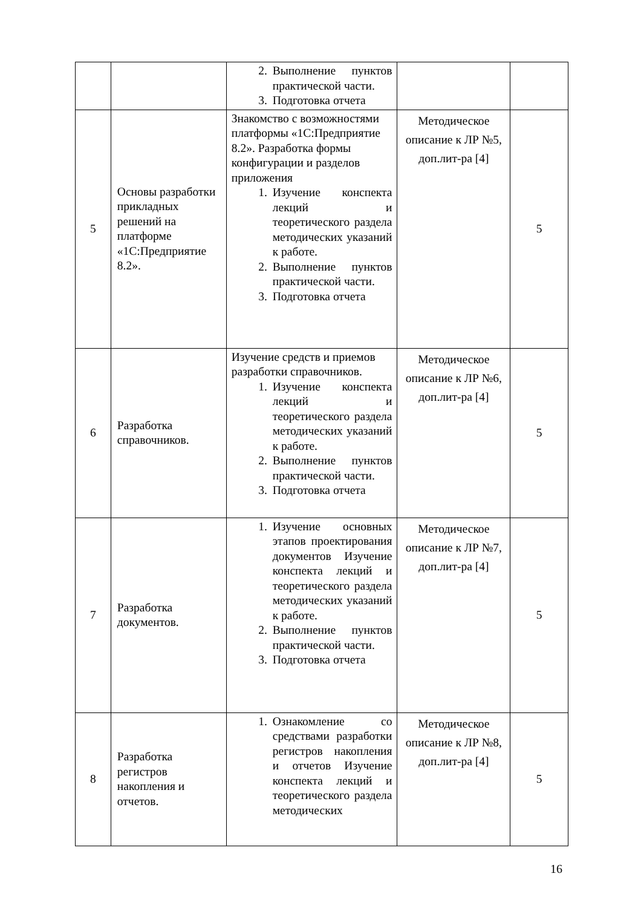| | | 2. Выполнение пунктов практической части. 3. Подготовка отчета | | |
| 5 | Основы разработки прикладных решений на платформе «1С:Предприятие 8.2». | Знакомство с возможностями платформы «1С:Предприятие 8.2». Разработка формы конфигурации и разделов приложения 1. Изучение конспекта лекций и теоретического раздела методических указаний к работе. 2. Выполнение пунктов практической части. 3. Подготовка отчета | Методическое описание к ЛР №5, доп.лит-ра [4] | 5 |
| 6 | Разработка справочников. | Изучение средств и приемов разработки справочников. 1. Изучение конспекта лекций и теоретического раздела методических указаний к работе. 2. Выполнение пунктов практической части. 3. Подготовка отчета | Методическое описание к ЛР №6, доп.лит-ра [4] | 5 |
| 7 | Разработка документов. | 1. Изучение основных этапов проектирования документов Изучение конспекта лекций и теоретического раздела методических указаний к работе. 2. Выполнение пунктов практической части. 3. Подготовка отчета | Методическое описание к ЛР №7, доп.лит-ра [4] | 5 |
| 8 | Разработка регистров накопления и отчетов. | 1. Ознакомление со средствами разработки регистров накопления и отчетов Изучение конспекта лекций и теоретического раздела методических | Методическое описание к ЛР №8, доп.лит-ра [4] | 5 |
16